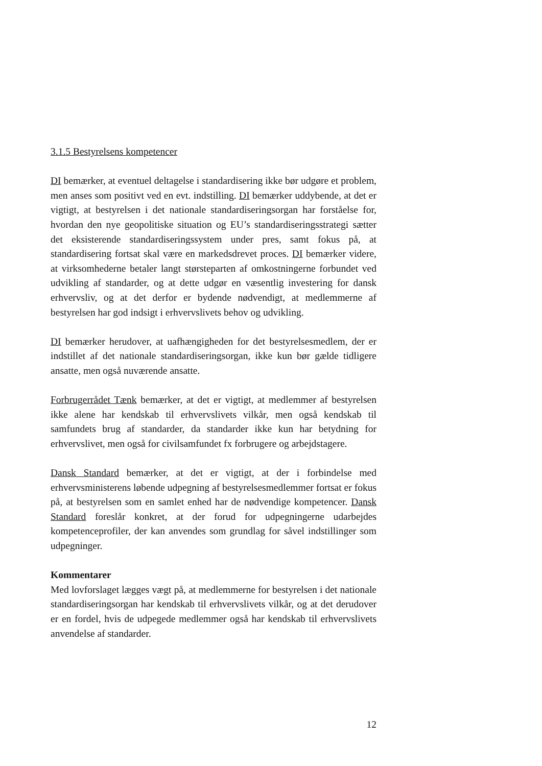3.1.5 Bestyrelsens kompetencer
DI bemærker, at eventuel deltagelse i standardisering ikke bør udgøre et problem, men anses som positivt ved en evt. indstilling. DI bemærker uddybende, at det er vigtigt, at bestyrelsen i det nationale standardiseringsorgan har forståelse for, hvordan den nye geopolitiske situation og EU’s standardiseringsstrategi sætter det eksisterende standardiseringssystem under pres, samt fokus på, at standardisering fortsat skal være en markedsdrevet proces. DI bemærker videre, at virksomhederne betaler langt størsteparten af omkostningerne forbundet ved udvikling af standarder, og at dette udgør en væsentlig investering for dansk erhvervsliv, og at det derfor er bydende nødvendigt, at medlemmerne af bestyrelsen har god indsigt i erhvervslivets behov og udvikling.
DI bemærker herudover, at uafhængigheden for det bestyrelsesmedlem, der er indstillet af det nationale standardiseringsorgan, ikke kun bør gælde tidligere ansatte, men også nuværende ansatte.
Forbrugerrådet Tænk bemærker, at det er vigtigt, at medlemmer af bestyrelsen ikke alene har kendskab til erhvervslivets vilkår, men også kendskab til samfundets brug af standarder, da standarder ikke kun har betydning for erhvervslivet, men også for civilsamfundet fx forbrugere og arbejdstagere.
Dansk Standard bemærker, at det er vigtigt, at der i forbindelse med erhvervsministerens løbende udpegning af bestyrelsesmedlemmer fortsat er fokus på, at bestyrelsen som en samlet enhed har de nødvendige kompetencer. Dansk Standard foreslår konkret, at der forud for udpegningerne udarbejdes kompetenceprofiler, der kan anvendes som grundlag for såvel indstillinger som udpegninger.
Kommentarer
Med lovforslaget lægges vægt på, at medlemmerne for bestyrelsen i det nationale standardiseringsorgan har kendskab til erhvervslivets vilkår, og at det derudover er en fordel, hvis de udpegede medlemmer også har kendskab til erhvervslivets anvendelse af standarder.
12